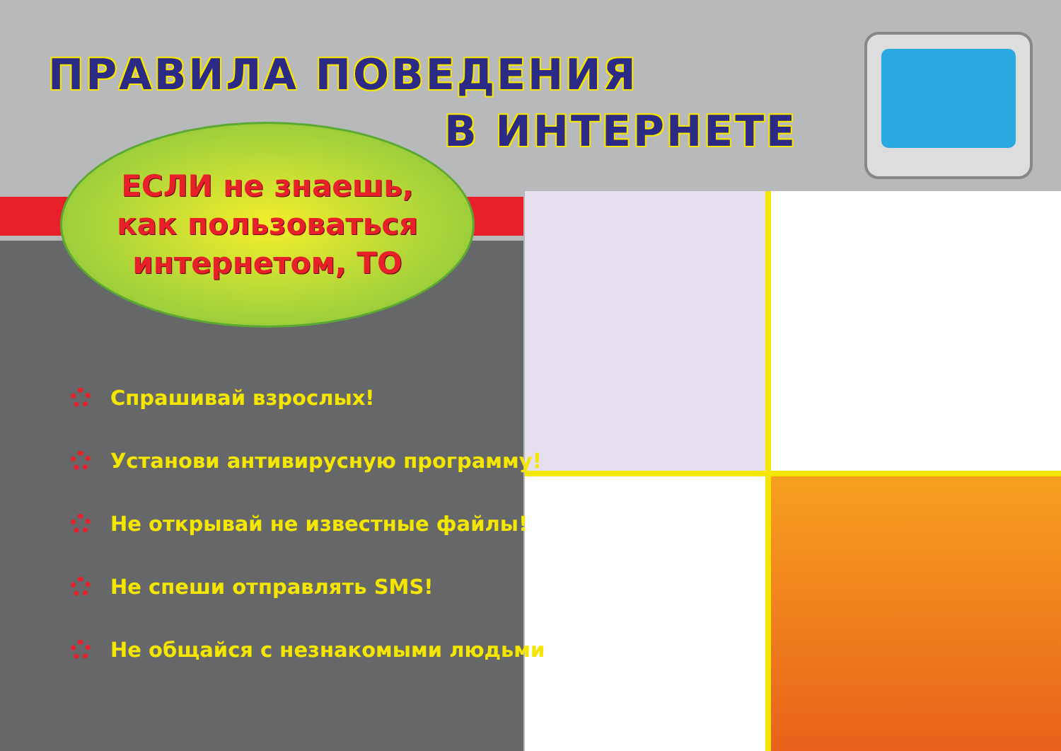ПРАВИЛА ПОВЕДЕНИЯ
В ИНТЕРНЕТЕ
ЕСЛИ не знаешь,
как пользоваться
интернетом, ТО
Спрашивай взрослых!
Установи антивирусную программу!
Не открывай не известные файлы!
Не спеши отправлять SMS!
Не общайся с незнакомыми людьми